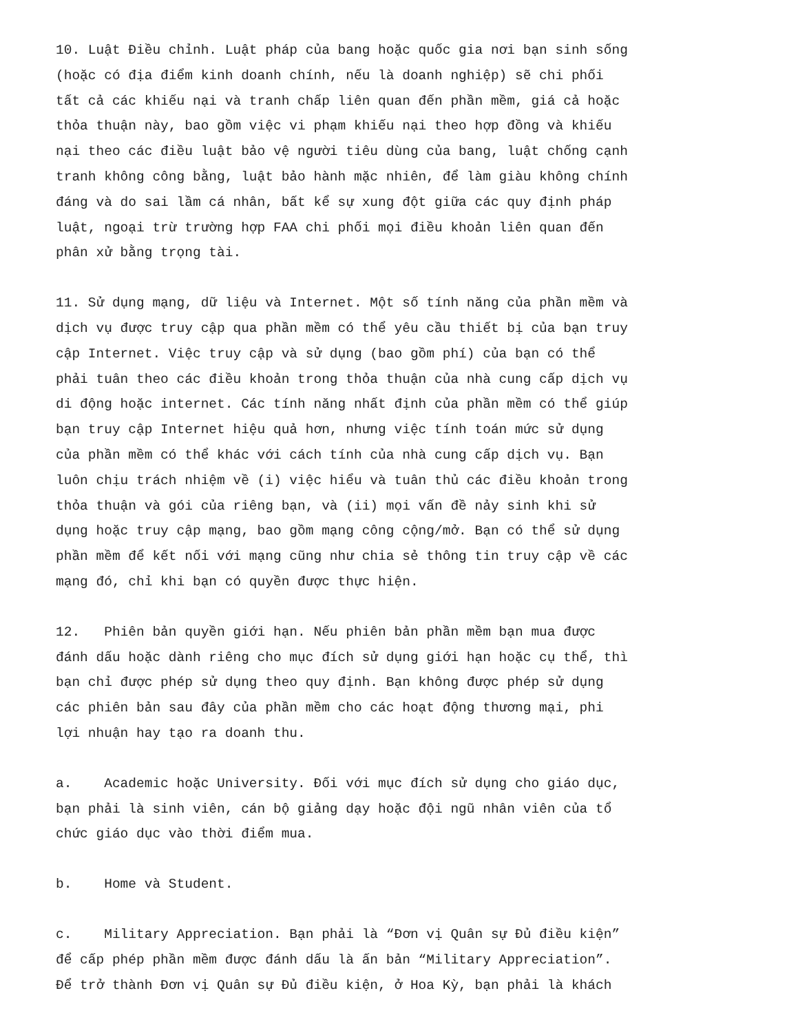10. Luật Điều chỉnh. Luật pháp của bang hoặc quốc gia nơi bạn sinh sống (hoặc có địa điểm kinh doanh chính, nếu là doanh nghiệp) sẽ chi phối tất cả các khiếu nại và tranh chấp liên quan đến phần mềm, giá cả hoặc thỏa thuận này, bao gồm việc vi phạm khiếu nại theo hợp đồng và khiếu nại theo các điều luật bảo vệ người tiêu dùng của bang, luật chống cạnh tranh không công bằng, luật bảo hành mặc nhiên, để làm giàu không chính đáng và do sai lầm cá nhân, bất kể sự xung đột giữa các quy định pháp luật, ngoại trừ trường hợp FAA chi phối mọi điều khoản liên quan đến phân xử bằng trọng tài.
11. Sử dụng mạng, dữ liệu và Internet. Một số tính năng của phần mềm và dịch vụ được truy cập qua phần mềm có thể yêu cầu thiết bị của bạn truy cập Internet. Việc truy cập và sử dụng (bao gồm phí) của bạn có thể phải tuân theo các điều khoản trong thỏa thuận của nhà cung cấp dịch vụ di động hoặc internet. Các tính năng nhất định của phần mềm có thể giúp bạn truy cập Internet hiệu quả hơn, nhưng việc tính toán mức sử dụng của phần mềm có thể khác với cách tính của nhà cung cấp dịch vụ. Bạn luôn chịu trách nhiệm về (i) việc hiểu và tuân thủ các điều khoản trong thỏa thuận và gói của riêng bạn, và (ii) mọi vấn đề nảy sinh khi sử dụng hoặc truy cập mạng, bao gồm mạng công cộng/mở. Bạn có thể sử dụng phần mềm để kết nối với mạng cũng như chia sẻ thông tin truy cập về các mạng đó, chỉ khi bạn có quyền được thực hiện.
12. Phiên bản quyền giới hạn. Nếu phiên bản phần mềm bạn mua được đánh dấu hoặc dành riêng cho mục đích sử dụng giới hạn hoặc cụ thể, thì bạn chỉ được phép sử dụng theo quy định. Bạn không được phép sử dụng các phiên bản sau đây của phần mềm cho các hoạt động thương mại, phi lợi nhuận hay tạo ra doanh thu.
a. Academic hoặc University. Đối với mục đích sử dụng cho giáo dục, bạn phải là sinh viên, cán bộ giảng dạy hoặc đội ngũ nhân viên của tổ chức giáo dục vào thời điểm mua.
b. Home và Student.
c. Military Appreciation. Bạn phải là “Đơn vị Quân sự Đủ điều kiện” để cấp phép phần mềm được đánh dấu là ấn bản “Military Appreciation”. Để trở thành Đơn vị Quân sự Đủ điều kiện, ở Hoa Kỳ, bạn phải là khách